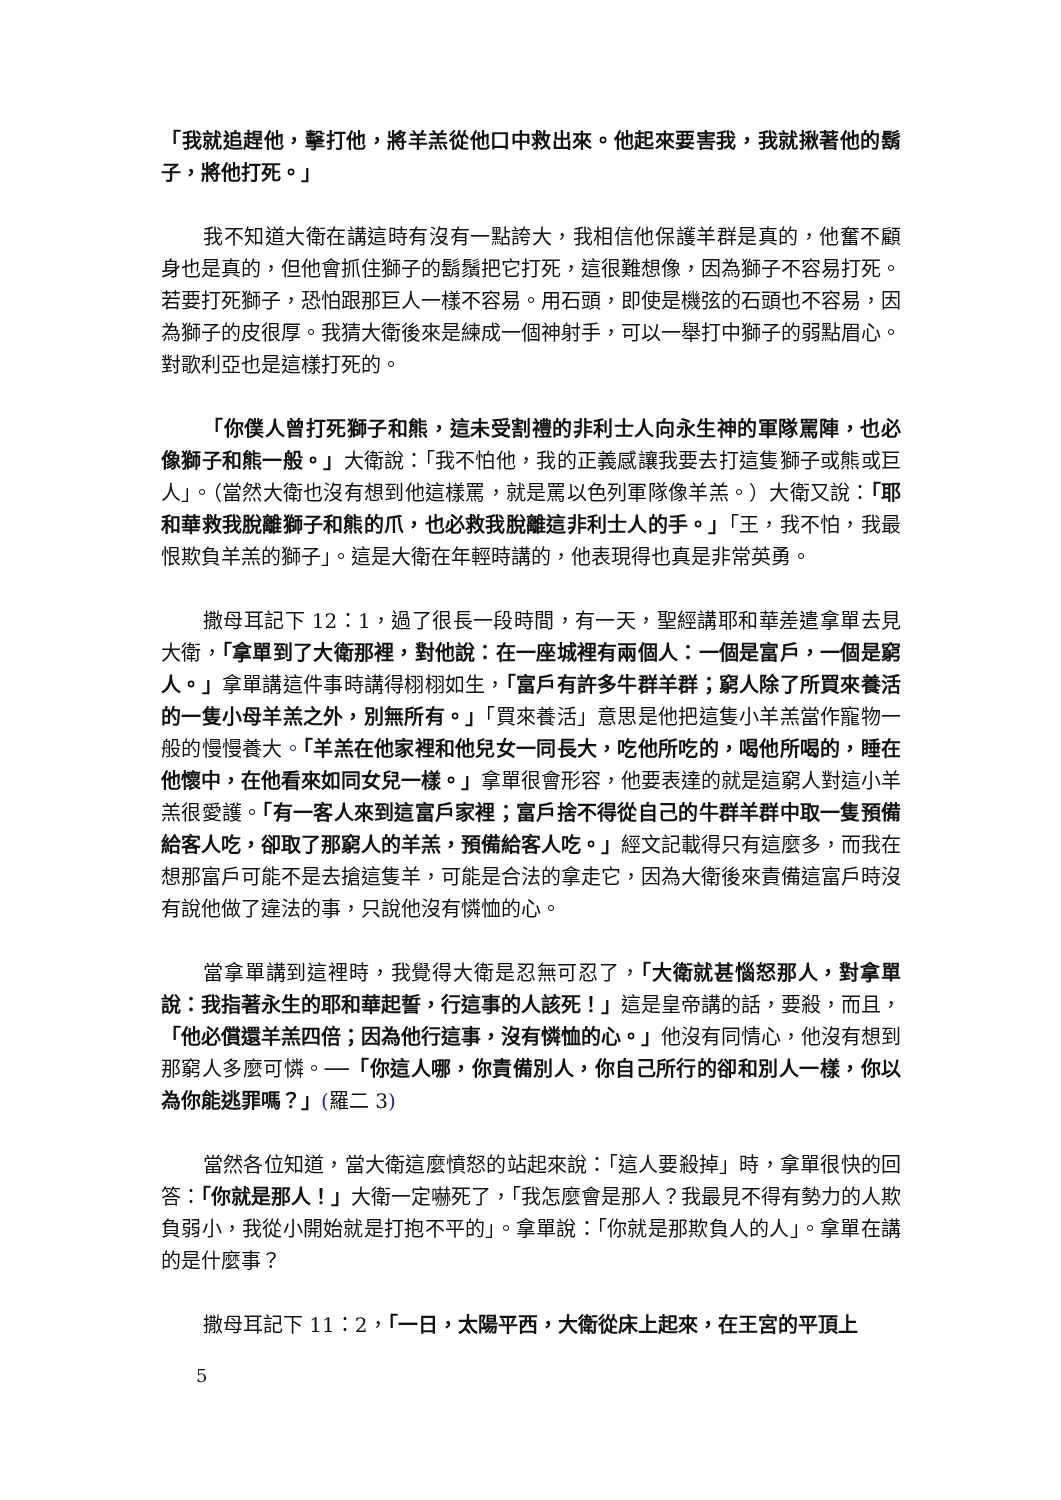「我就追趕他，擊打他，將羊羔從他口中救出來。他起來要害我，我就揪著他的鬍子，將他打死。」
我不知道大衛在講這時有沒有一點誇大，我相信他保護羊群是真的，他奮不顧身也是真的，但他會抓住獅子的鬍鬚把它打死，這很難想像，因為獅子不容易打死。若要打死獅子，恐怕跟那巨人一樣不容易。用石頭，即使是機弦的石頭也不容易，因為獅子的皮很厚。我猜大衛後來是練成一個神射手，可以一舉打中獅子的弱點眉心。對歌利亞也是這樣打死的。
「你僕人曾打死獅子和熊，這未受割禮的非利士人向永生神的軍隊罵陣，也必像獅子和熊一般。」大衛說：「我不怕他，我的正義感讓我要去打這隻獅子或熊或巨人」。（當然大衛也沒有想到他這樣罵，就是罵以色列軍隊像羊羔。）大衛又說：「耶和華救我脫離獅子和熊的爪，也必救我脫離這非利士人的手。」「王，我不怕，我最恨欺負羊羔的獅子」。這是大衛在年輕時講的，他表現得也真是非常英勇。
撒母耳記下 12：1，過了很長一段時間，有一天，聖經講耶和華差遣拿單去見大衛，「拿單到了大衛那裡，對他說：在一座城裡有兩個人：一個是富戶，一個是窮人。」拿單講這件事時講得栩栩如生，「富戶有許多牛群羊群；窮人除了所買來養活的一隻小母羊羔之外，別無所有。」「買來養活」意思是他把這隻小羊羔當作寵物一般的慢慢養大。「羊羔在他家裡和他兒女一同長大，吃他所吃的，喝他所喝的，睡在他懷中，在他看來如同女兒一樣。」拿單很會形容，他要表達的就是這窮人對這小羊羔很愛護。「有一客人來到這富戶家裡；富戶捨不得從自己的牛群羊群中取一隻預備給客人吃，卻取了那窮人的羊羔，預備給客人吃。」經文記載得只有這麼多，而我在想那富戶可能不是去搶這隻羊，可能是合法的拿走它，因為大衛後來責備這富戶時沒有說他做了違法的事，只說他沒有憐恤的心。
當拿單講到這裡時，我覺得大衛是忍無可忍了，「大衛就甚惱怒那人，對拿單說：我指著永生的耶和華起誓，行這事的人該死！」這是皇帝講的話，要殺，而且，「他必償還羊羔四倍；因為他行這事，沒有憐恤的心。」他沒有同情心，他沒有想到那窮人多麼可憐。──「你這人哪，你責備別人，你自己所行的卻和別人一樣，你以為你能逃罪嗎？」(羅二 3)
當然各位知道，當大衛這麼憤怒的站起來說：「這人要殺掉」時，拿單很快的回答：「你就是那人！」大衛一定嚇死了，「我怎麼會是那人？我最見不得有勢力的人欺負弱小，我從小開始就是打抱不平的」。拿單說：「你就是那欺負人的人」。拿單在講的是什麼事？
撒母耳記下 11：2，「一日，太陽平西，大衛從床上起來，在王宮的平頂上
5